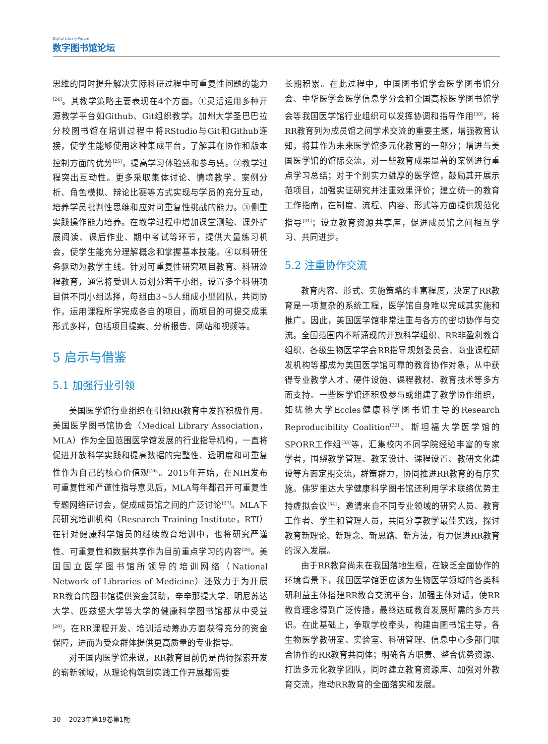Digital Library Forum
数字图书馆论坛
思维的同时提升解决实际科研过程中可重复性问题的能力<sup>[24]</sup>。其教学策略主要表现在4个方面。①灵活运用多种开源教学平台如Github、Git组织教学。加州大学圣巴巴拉分校图书馆在培训过程中将RStudio与Git和Github连接，使学生能够使用这种集成平台，了解其在协作和版本控制方面的优势<sup>[25]</sup>，提高学习体验感和参与感。②教学过程突出互动性。更多采取集体讨论、情境教学、案例分析、角色模拟、辩论比赛等方式实现与学员的充分互动，培养学员批判性思维和应对可重复性挑战的能力。③侧重实践操作能力培养。在教学过程中增加课堂测验、课外扩展阅读、课后作业、期中考试等环节，提供大量练习机会，使学生能充分理解概念和掌握基本技能。④以科研任务驱动为教学主线。针对可重复性研究项目教育、科研流程教育，通常将受训人员划分若干小组，设置多个科研项目供不同小组选择，每组由3~5人组成小型团队，共同协作，运用课程所学完成各自的项目，而项目的可提交成果形式多样，包括项目提案、分析报告、网站和视频等。
5 启示与借鉴
5.1 加强行业引领
美国医学馆行业组织在引领RR教育中发挥积极作用。美国医学图书馆协会（Medical Library Association，MLA）作为全国范围医学馆发展的行业指导机构，一直将促进开放科学实践和提高数据的完整性、透明度和可重复性作为自己的核心价值观<sup>[26]</sup>。2015年开始，在NIH发布可重复性和严谨性指导意见后，MLA每年都召开可重复性专题网络研讨会，促成成员馆之间的广泛讨论<sup>[27]</sup>。MLA下属研究培训机构（Research Training Institute，RTI）在针对健康科学馆员的继续教育培训中，也将研究严谨性、可重复性和数据共享作为目前重点学习的内容<sup>[28]</sup>。美国国立医学图书馆所领导的培训网络（National Network of Libraries of Medicine）还致力于为开展RR教育的图书馆提供资金赞助，辛辛那提大学、明尼苏达大学、匹兹堡大学等大学的健康科学图书馆都从中受益<sup>[29]</sup>，在RR课程开发、培训活动筹办方面获得充分的资金保障，进而为受众群体提供更高质量的专业指导。
对于国内医学馆来说，RR教育目前仍是尚待探索开发的崭新领域，从理论构筑到实践工作开展都需要
长期积累。在此过程中，中国图书馆学会医学图书馆分会、中华医学会医学信息学分会和全国高校医学图书馆学会等我国医学馆行业组织可以发挥协调和指导作用<sup>[30]</sup>，将RR教育列为成员馆之间学术交流的重要主题，增强教育认知，将其作为未来医学馆多元化教育的一部分；增进与美国医学馆的馆际交流，对一些教育成果显著的案例进行重点学习总结；对于个别实力雄厚的医学馆，鼓励其开展示范项目，加强实证研究并注重效果评价；建立统一的教育工作指南，在制度、流程、内容、形式等方面提供规范化指导<sup>[31]</sup>；设立教育资源共享库，促进成员馆之间相互学习、共同进步。
5.2 注重协作交流
教育内容、形式、实施策略的丰富程度，决定了RR教育是一项复杂的系统工程，医学馆自身难以完成其实施和推广。因此，美国医学馆非常注重与各方的密切协作与交流。全国范围内不断涌现的开放科学组织、RR非盈利教育组织、各级生物医学学会RR指导规划委员会、商业课程研发机构等都成为美国医学馆可靠的教育协作对象，从中获得专业教学人才、硬件设施、课程教材、教育技术等多方面支持。一些医学馆还积极参与或组建了教学协作组织，如犹他大学Eccles健康科学图书馆主导的Research Reproducibility Coalition<sup>[32]</sup>、斯坦福大学医学馆的SPORR工作组<sup>[33]</sup>等，汇集校内不同学院经验丰富的专家学者，围绕教学管理、教案设计、课程设置、教研文化建设等方面定期交流，群策群力，协同推进RR教育的有序实施。佛罗里达大学健康科学图书馆还利用学术联络优势主持虚拟会议<sup>[34]</sup>，邀请来自不同专业领域的研究人员、教育工作者、学生和管理人员，共同分享教学最佳实践，探讨教育新理论、新理念、新思路、新方法，有力促进RR教育的深入发展。
由于RR教育尚未在我国落地生根，在缺乏全面协作的环境背景下，我国医学馆更应该为生物医学领域的各类科研利益主体搭建RR教育交流平台，加强主体对话，使RR教育理念得到广泛传播，最终达成教育发展所需的多方共识。在此基础上，争取学校牵头，构建由图书馆主导，各生物医学教研室、实验室、科研管理、信息中心多部门联合协作的RR教育共同体；明确各方职责、整合优势资源、打造多元化教学团队，同时建立教育资源库、加强对外教育交流，推动RR教育的全面落实和发展。
30 2023年第19卷第1期